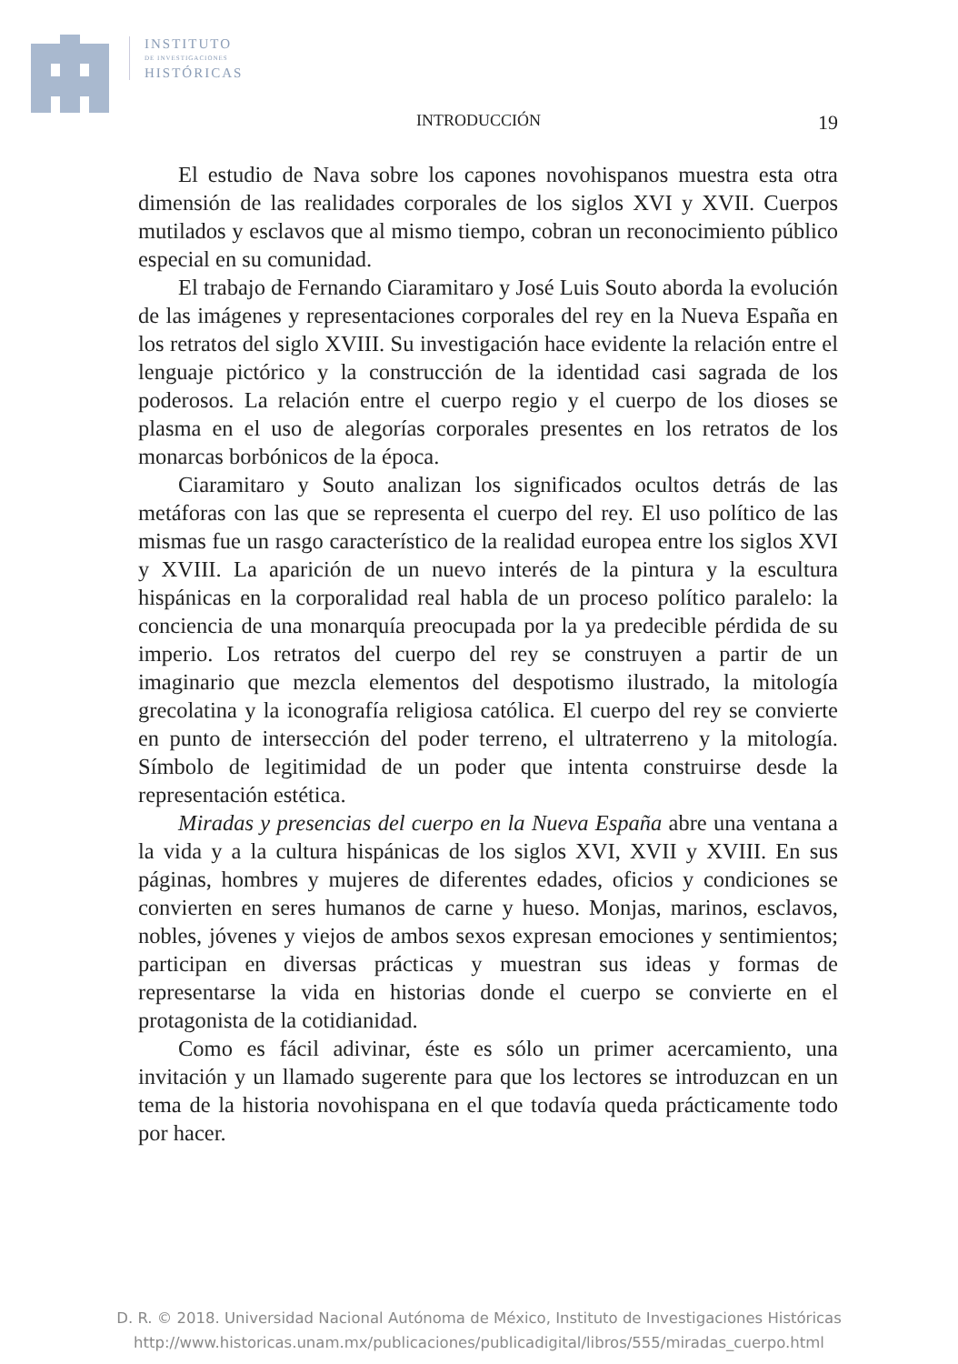INSTITUTO
DE INVESTIGACIONES
HISTÓRICAS
INTRODUCCIÓN 19
El estudio de Nava sobre los capones novohispanos muestra esta otra dimensión de las realidades corporales de los siglos XVI y XVII. Cuerpos mutilados y esclavos que al mismo tiempo, cobran un reconocimiento público especial en su comunidad.
El trabajo de Fernando Ciaramitaro y José Luis Souto aborda la evolución de las imágenes y representaciones corporales del rey en la Nueva España en los retratos del siglo XVIII. Su investigación hace evidente la relación entre el lenguaje pictórico y la construcción de la identidad casi sagrada de los poderosos. La relación entre el cuerpo regio y el cuerpo de los dioses se plasma en el uso de alegorías corporales presentes en los retratos de los monarcas borbónicos de la época.
Ciaramitaro y Souto analizan los significados ocultos detrás de las metáforas con las que se representa el cuerpo del rey. El uso político de las mismas fue un rasgo característico de la realidad europea entre los siglos XVI y XVIII. La aparición de un nuevo interés de la pintura y la escultura hispánicas en la corporalidad real habla de un proceso político paralelo: la conciencia de una monarquía preocupada por la ya predecible pérdida de su imperio. Los retratos del cuerpo del rey se construyen a partir de un imaginario que mezcla elementos del despotismo ilustrado, la mitología grecolatina y la iconografía religiosa católica. El cuerpo del rey se convierte en punto de intersección del poder terreno, el ultraterreno y la mitología. Símbolo de legitimidad de un poder que intenta construirse desde la representación estética.
Miradas y presencias del cuerpo en la Nueva España abre una ventana a la vida y a la cultura hispánicas de los siglos XVI, XVII y XVIII. En sus páginas, hombres y mujeres de diferentes edades, oficios y condiciones se convierten en seres humanos de carne y hueso. Monjas, marinos, esclavos, nobles, jóvenes y viejos de ambos sexos expresan emociones y sentimientos; participan en diversas prácticas y muestran sus ideas y formas de representarse la vida en historias donde el cuerpo se convierte en el protagonista de la cotidianidad.
Como es fácil adivinar, éste es sólo un primer acercamiento, una invitación y un llamado sugerente para que los lectores se introduzcan en un tema de la historia novohispana en el que todavía queda prácticamente todo por hacer.
D. R. © 2018. Universidad Nacional Autónoma de México, Instituto de Investigaciones Históricas
http://www.historicas.unam.mx/publicaciones/publicadigital/libros/555/miradas_cuerpo.html